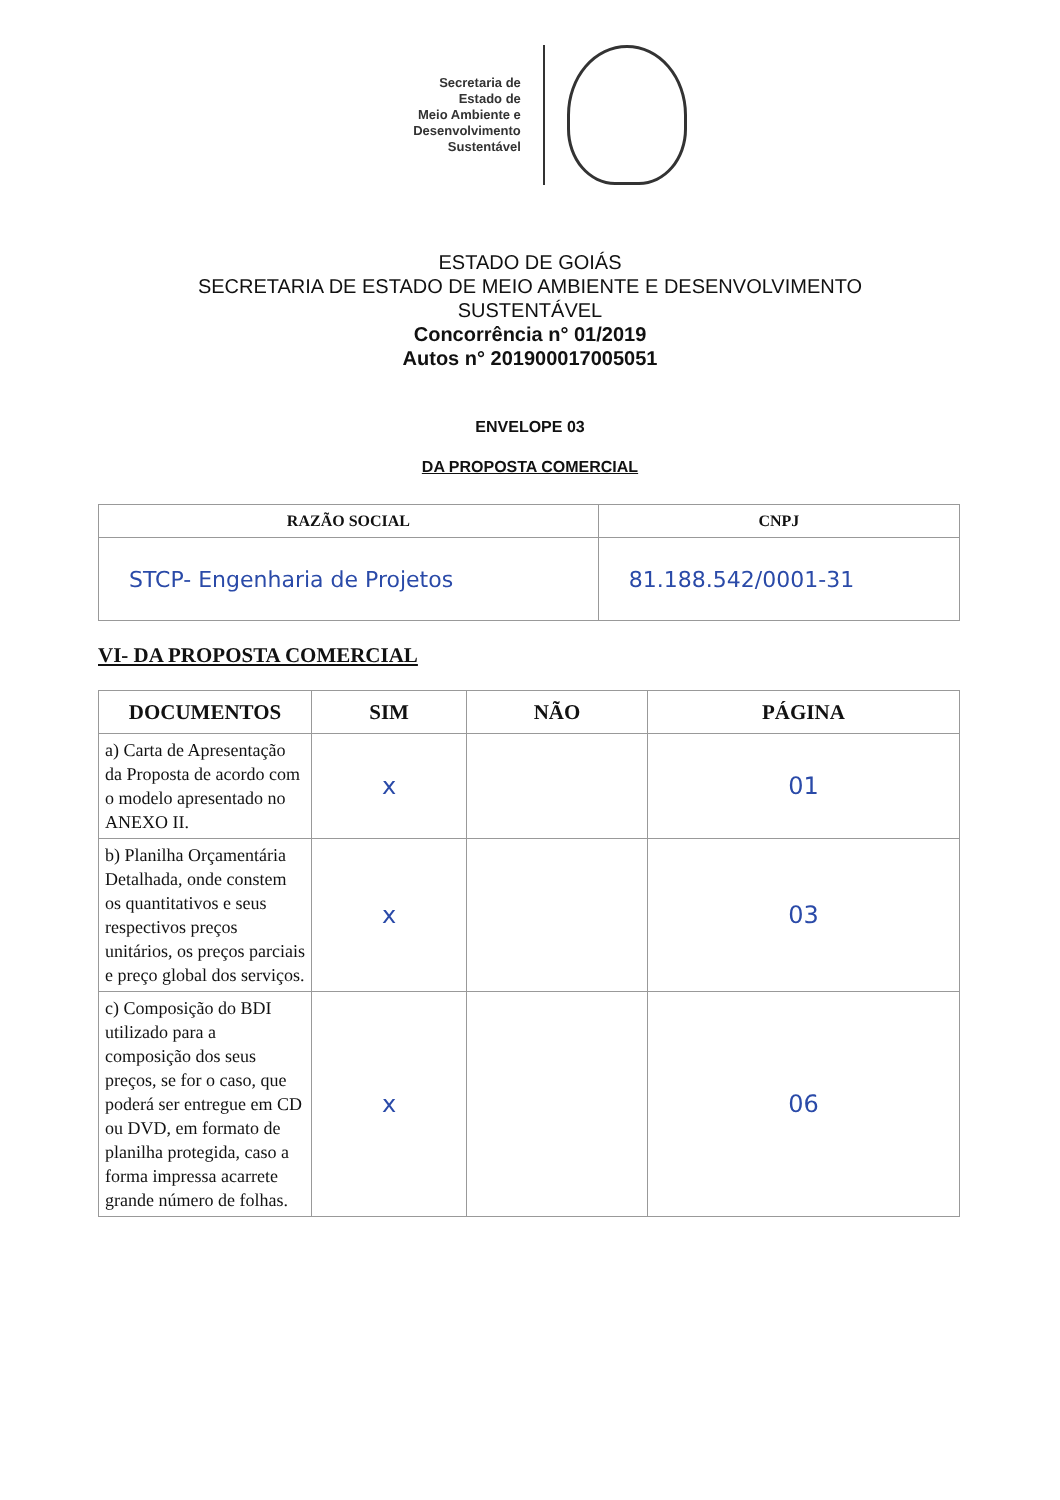Secretaria de
Estado de
Meio Ambiente e
Desenvolvimento
Sustentável
ESTADO DE GOIÁS
SECRETARIA DE ESTADO DE MEIO AMBIENTE E DESENVOLVIMENTO
SUSTENTÁVEL
Concorrência n° 01/2019
Autos n° 201900017005051
ENVELOPE 03
DA PROPOSTA COMERCIAL
| RAZÃO SOCIAL | CNPJ |
| --- | --- |
| STCP- Engenharia de Projetos | 81.188.542/0001-31 |
VI- DA PROPOSTA COMERCIAL
| DOCUMENTOS | SIM | NÃO | PÁGINA |
| --- | --- | --- | --- |
| a) Carta de Apresentação da Proposta de acordo com o modelo apresentado no ANEXO II. | x | | 01 |
| b) Planilha Orçamentária Detalhada, onde constem os quantitativos e seus respectivos preços unitários, os preços parciais e preço global dos serviços. | x | | 03 |
| c) Composição do BDI utilizado para a composição dos seus preços, se for o caso, que poderá ser entregue em CD ou DVD, em formato de planilha protegida, caso a forma impressa acarrete grande número de folhas. | x | | 06 |